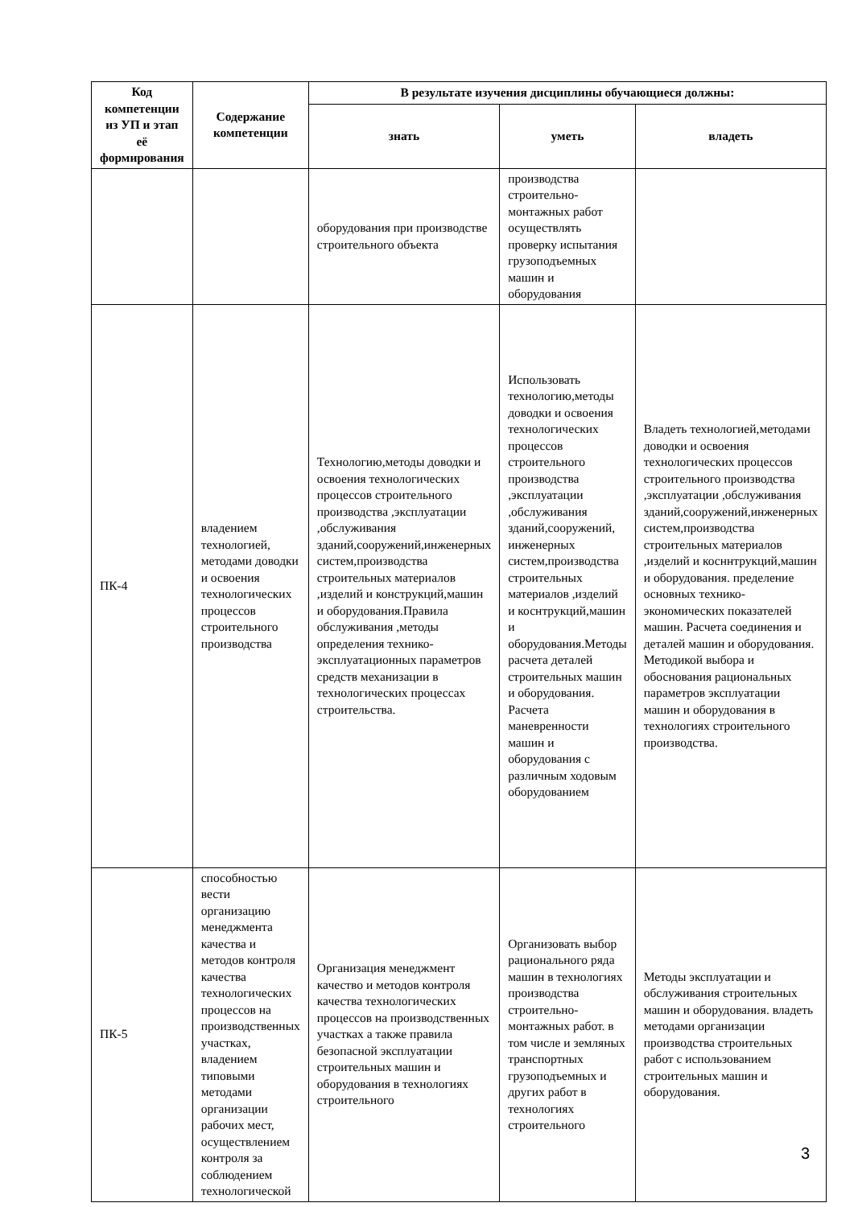| Код компетенции из УП и этап её формирования | Содержание компетенции | В результате изучения дисциплины обучающиеся должны: | | |
| --- | --- | --- | --- | --- |
| | | знать | уметь | владеть |
| | | оборудования при производстве строительного объекта | производства строительно-монтажных работ осуществлять проверку испытания грузоподъемных машин и оборудования | |
| ПК-4 | владением технологией, методами доводки и освоения технологических процессов строительного производства | Технологию,методы доводки и освоения технологических процессов строительного производства ,эксплуатации ,обслуживания зданий,сооружений,инженерных систем,производства строительных материалов ,изделий и конструкций,машин и оборудования.Правила обслуживания ,методы определения технико-эксплуатационных параметров средств механизации в технологических процессах строительства. | Использовать технологию,методы доводки и освоения технологических процессов строительного производства ,эксплуатации ,обслуживания зданий,сооружений, инженерных систем,производства строительных материалов ,изделий и коснтрукций,машин и оборудования.Методы расчета деталей строительных машин и оборудования. Расчета маневренности машин и оборудования с различным ходовым оборудованием | Владеть технологией,методами доводки и освоения технологических процессов строительного производства ,эксплуатации ,обслуживания зданий,сооружений,инженерных систем,производства строительных материалов ,изделий и косннтрукций,машин и оборудования. пределение основных технико-экономических показателей машин. Расчета соединения и деталей машин и оборудования. Методикой выбора и обоснования рациональных параметров эксплуатации машин и оборудования в технологиях строительного производства. |
| ПК-5 | способностью вести организацию менеджмента качества и методов контроля качества технологических процессов на производственных участках, владением типовыми методами организации рабочих мест, осуществлением контроля за соблюдением технологической | Организация менеджмент качество и методов контроля качества технологических процессов на производственных участках а также правила безопасной эксплуатации строительных машин и оборудования в технологиях строительного | Организовать выбор рационального ряда машин в технологиях производства строительно-монтажных работ. в том числе и земляных транспортных грузоподъемных и других работ в технологиях строительного | Методы эксплуатации и обслуживания строительных машин и оборудования. владеть методами организации производства строительных работ с использованием строительных машин и оборудования. |
3